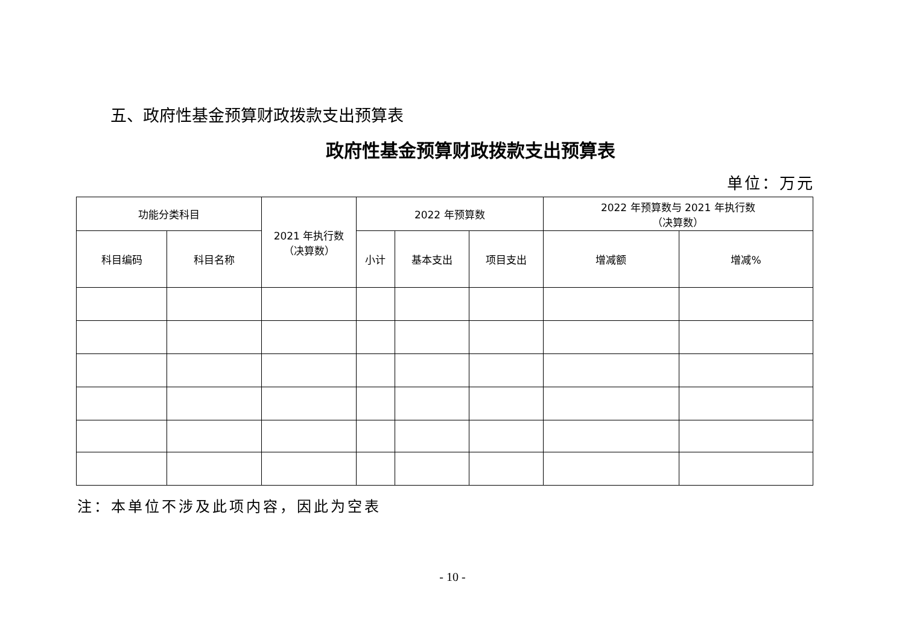五、政府性基金预算财政拨款支出预算表
政府性基金预算财政拨款支出预算表
单位：万元
| 功能分类科目 | | 2021 年执行数 （决算数） | 2022 年预算数 | | | 2022 年预算数与 2021 年执行数 （决算数） | |
| --- | --- | --- | --- | --- | --- | --- | --- |
| 科目编码 | 科目名称 | | 小计 | 基本支出 | 项目支出 | 增减额 | 增减% |
注：本单位不涉及此项内容，因此为空表
- 10 -